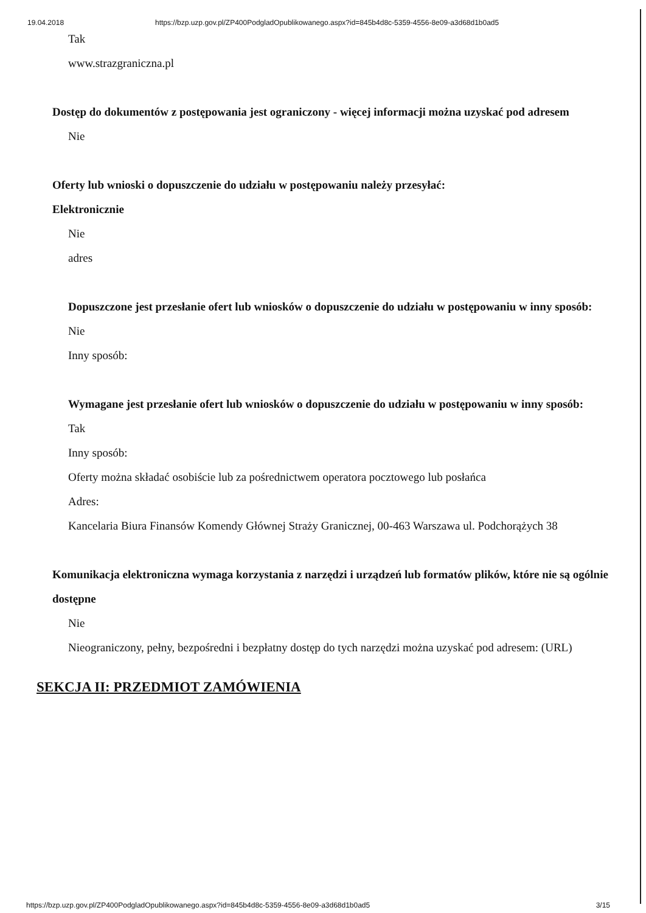19.04.2018 https://bzp.uzp.gov.pl/ZP400PodgladOpublikowanego.aspx?id=845b4d8c-5359-4556-8e09-a3d68d1b0ad5
Tak
www.strazgraniczna.pl
Dostęp do dokumentów z postępowania jest ograniczony - więcej informacji można uzyskać pod adresem
Nie
Oferty lub wnioski o dopuszczenie do udziału w postępowaniu należy przesyłać:
Elektronicznie
Nie
adres
Dopuszczone jest przesłanie ofert lub wniosków o dopuszczenie do udziału w postępowaniu w inny sposób:
Nie
Inny sposób:
Wymagane jest przesłanie ofert lub wniosków o dopuszczenie do udziału w postępowaniu w inny sposób:
Tak
Inny sposób:
Oferty można składać osobiście lub za pośrednictwem operatora pocztowego lub posłańca
Adres:
Kancelaria Biura Finansów Komendy Głównej Straży Granicznej, 00-463 Warszawa ul. Podchorążych 38
Komunikacja elektroniczna wymaga korzystania z narzędzi i urządzeń lub formatów plików, które nie są ogólnie dostępne
Nie
Nieograniczony, pełny, bezpośredni i bezpłatny dostęp do tych narzędzi można uzyskać pod adresem: (URL)
SEKCJA II: PRZEDMIOT ZAMÓWIENIA
https://bzp.uzp.gov.pl/ZP400PodgladOpublikowanego.aspx?id=845b4d8c-5359-4556-8e09-a3d68d1b0ad5 3/15